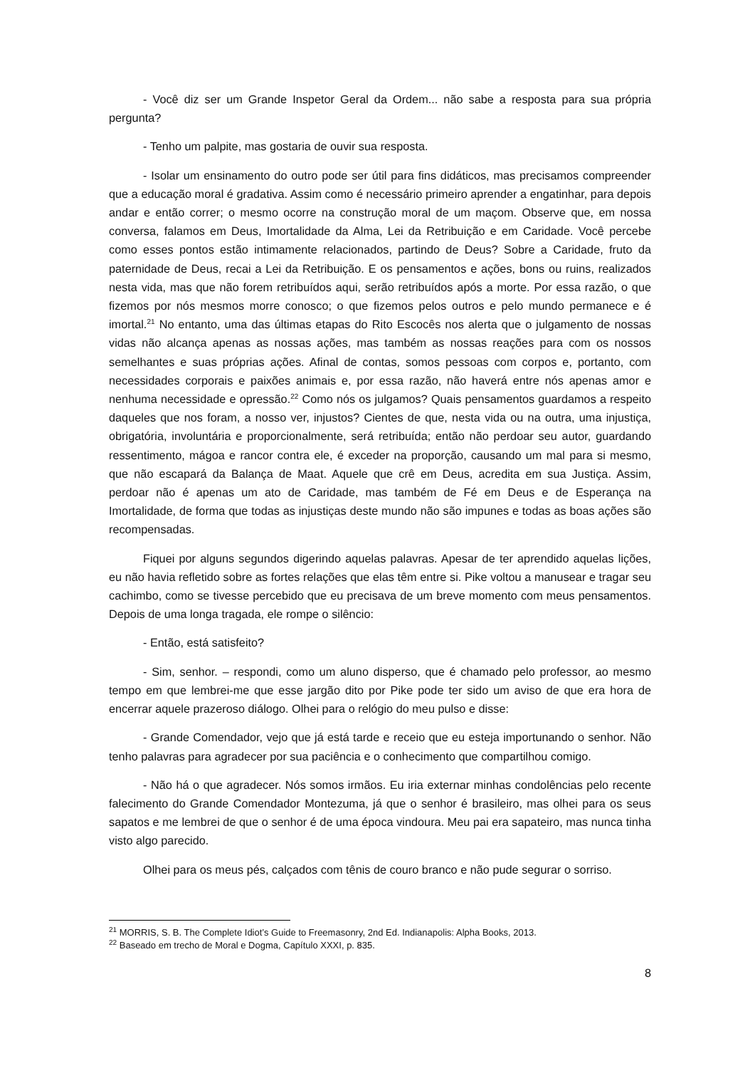- Você diz ser um Grande Inspetor Geral da Ordem... não sabe a resposta para sua própria pergunta?
- Tenho um palpite, mas gostaria de ouvir sua resposta.
- Isolar um ensinamento do outro pode ser útil para fins didáticos, mas precisamos compreender que a educação moral é gradativa. Assim como é necessário primeiro aprender a engatinhar, para depois andar e então correr; o mesmo ocorre na construção moral de um maçom. Observe que, em nossa conversa, falamos em Deus, Imortalidade da Alma, Lei da Retribuição e em Caridade. Você percebe como esses pontos estão intimamente relacionados, partindo de Deus? Sobre a Caridade, fruto da paternidade de Deus, recai a Lei da Retribuição. E os pensamentos e ações, bons ou ruins, realizados nesta vida, mas que não forem retribuídos aqui, serão retribuídos após a morte. Por essa razão, o que fizemos por nós mesmos morre conosco; o que fizemos pelos outros e pelo mundo permanece e é imortal.<sup>21</sup> No entanto, uma das últimas etapas do Rito Escocês nos alerta que o julgamento de nossas vidas não alcança apenas as nossas ações, mas também as nossas reações para com os nossos semelhantes e suas próprias ações. Afinal de contas, somos pessoas com corpos e, portanto, com necessidades corporais e paixões animais e, por essa razão, não haverá entre nós apenas amor e nenhuma necessidade e opressão.<sup>22</sup> Como nós os julgamos? Quais pensamentos guardamos a respeito daqueles que nos foram, a nosso ver, injustos? Cientes de que, nesta vida ou na outra, uma injustiça, obrigatória, involuntária e proporcionalmente, será retribuída; então não perdoar seu autor, guardando ressentimento, mágoa e rancor contra ele, é exceder na proporção, causando um mal para si mesmo, que não escapará da Balança de Maat. Aquele que crê em Deus, acredita em sua Justiça. Assim, perdoar não é apenas um ato de Caridade, mas também de Fé em Deus e de Esperança na Imortalidade, de forma que todas as injustiças deste mundo não são impunes e todas as boas ações são recompensadas.
Fiquei por alguns segundos digerindo aquelas palavras. Apesar de ter aprendido aquelas lições, eu não havia refletido sobre as fortes relações que elas têm entre si. Pike voltou a manusear e tragar seu cachimbo, como se tivesse percebido que eu precisava de um breve momento com meus pensamentos. Depois de uma longa tragada, ele rompe o silêncio:
- Então, está satisfeito?
- Sim, senhor. – respondi, como um aluno disperso, que é chamado pelo professor, ao mesmo tempo em que lembrei-me que esse jargão dito por Pike pode ter sido um aviso de que era hora de encerrar aquele prazeroso diálogo. Olhei para o relógio do meu pulso e disse:
- Grande Comendador, vejo que já está tarde e receio que eu esteja importunando o senhor. Não tenho palavras para agradecer por sua paciência e o conhecimento que compartilhou comigo.
- Não há o que agradecer. Nós somos irmãos. Eu iria externar minhas condolências pelo recente falecimento do Grande Comendador Montezuma, já que o senhor é brasileiro, mas olhei para os seus sapatos e me lembrei de que o senhor é de uma época vindoura. Meu pai era sapateiro, mas nunca tinha visto algo parecido.
Olhei para os meus pés, calçados com tênis de couro branco e não pude segurar o sorriso.
<sup>21</sup> MORRIS, S. B. The Complete Idiot’s Guide to Freemasonry, 2nd Ed. Indianapolis: Alpha Books, 2013.
<sup>22</sup> Baseado em trecho de Moral e Dogma, Capítulo XXXI, p. 835.
8